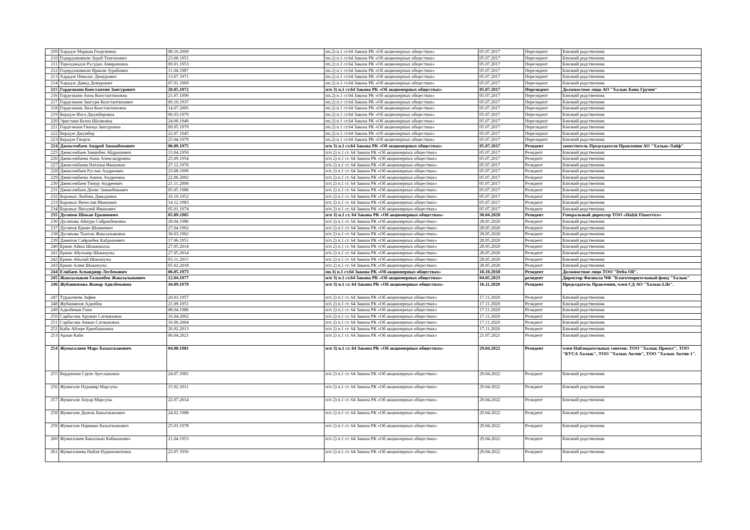| 209 | Харадзе Мариам Георгиевна | 08.10.2009 | пп.2) п.1 ст.64 Закона РК «Об акционерных обществах» | 05.07.2017 | Нерезидент | Близкий родственник |
| 210 | Годердзишвили Зураб Тенгизович | 23.08.1951 | пп.2) п.1 ст.64 Закона РК «Об акционерных обществах» | 05.07.2017 | Нерезидент | Близкий родственник |
| 211 | Торонджадзе Русудан Амирановна | 09.01.1953 | пп.2) п.1 ст.64 Закона РК «Об акционерных обществах» | 05.07.2017 | Нерезидент | Близкий родственник |
| 212 | Годердзишвили Иракли Зурабович | 11.04.1987 | пп.2) п.1 ст.64 Закона РК «Об акционерных обществах» | 05.07.2017 | Нерезидент | Близкий родственник |
| 213 | Харадзе Николас Демурович | 13.07.1971 | пп.2) п.1 ст.64 Закона РК «Об акционерных обществах» | 05.07.2017 | Нерезидент | Близкий родственник |
| 214 | Харадзе Давид Демурович | 07.01.1969 | пп.2) п.1 ст.64 Закона РК «Об акционерных обществах» | 05.07.2017 | Нерезидент | Близкий родственник |
| 215 | Гордезиани Константин Зангурович | 20.05.1972 | п/п 3) п.1 ст.64 Закона РК «Об акционерных обществах» | 05.07.2017 | Нерезидент | Должностное лицо АО "Халык Банк Грузия" |
| 216 | Гордезиани Анна Константиновна | 21.07.1999 | пп.2) п.1 ст.64 Закона РК «Об акционерных обществах» | 05.07.2017 | Нерезидент | Близкий родственник |
| 217 | Гордезиани Зангури Константинович | 09.10.1937 | пп.2) п.1 ст.64 Закона РК «Об акционерных обществах» | 05.07.2017 | Нерезидент | Близкий родственник |
| 218 | Гордезиани Лиза Константиновна | 14.07.2005 | пп.2) п.1 ст.64 Закона РК «Об акционерных обществах» | 05.07.2017 | Нерезидент | Близкий родственник |
| 219 | Берадзе Инга Джумберовна | 06.03.1979 | пп.2) п.1 ст.64 Закона РК «Об акционерных обществах» | 05.07.2017 | Нерезидент | Близкий родственник |
| 220 | Эристави Белла Шалвовна | 24.06.1949 | пп.2) п.1 ст.64 Закона РК «Об акционерных обществах» | 05.07.2017 | Нерезидент | Близкий родственник |
| 221 | Гордезиани Гванца Зангуровна | 09.05.1979 | пп.2) п.1 ст.64 Закона РК «Об акционерных обществах» | 05.07.2017 | Нерезидент | Близкий родственник |
| 222 | Берадзе Джумбер | 22.07.1945 | пп.2) п.1 ст.64 Закона РК «Об акционерных обществах» | 05.07.2017 | Нерезидент | Близкий родственник |
| 223 | Берадзе Гиорги | 25.04.1979 | пп.2) п.1 ст.64 Закона РК «Об акционерных обществах» | 05.07.2017 | Нерезидент | Близкий родственник |
| 224 | Джексембаев Андрей Заманбекович | 06.09.1975 | п/п 3) п.1 ст.64 Закона РК «Об акционерных обществах» | 05.07.2017 | Резидент | заместитель Председателя Правления АО "Халык-Лайф" |
| 225 | Джексембаев Заманбек Абдрашевич | 13.04.1950 | п/п 2) п.1 ст. 64 Закона РК «Об акционерных обществах» | 05.07.2017 | Резидент | Близкий родственник |
| 226 | Джексембаева Анна Александровна | 25.09.1954 | п/п 2) п.1 ст. 64 Закона РК «Об акционерных обществах» | 05.07.2017 | Резидент | Близкий родственник |
| 227 | Джексембаева Наталья Ивановна | 27.12.1976 | п/п 2) п.1 ст. 64 Закона РК «Об акционерных обществах» | 05.07.2017 | Резидент | Близкий родственник |
| 228 | Джексембаев Руслан Андреевич | 23.08.1999 | п/п 2) п.1 ст. 64 Закона РК «Об акционерных обществах» | 05.07.2017 | Резидент | Близкий родственник |
| 229 | Джексембаева Амина Андреевна | 22.06.2002 | п/п 2) п.1 ст. 64 Закона РК «Об акционерных обществах» | 05.07.2017 | Резидент | Близкий родственник |
| 230 | Джексембаев Тимур Андреевич | 21.11.2008 | п/п 2) п.1 ст. 64 Закона РК «Об акционерных обществах» | 05.07.2017 | Резидент | Близкий родственник |
| 231 | Джексембаев Денис Заманбекович | 05.05.1980 | п/п 2) п.1 ст. 64 Закона РК «Об акционерных обществах» | 05.07.2017 | Резидент | Близкий родственник |
| 232 | Боровых Любовь Давыдовна | 10.10.1952 | п/п 2) п.1 ст. 64 Закона РК «Об акционерных обществах» | 05.07.2017 | Резидент | Близкий родственник |
| 233 | Боровых Вячеслав Иванович | 14.12.1983 | п/п 2) п.1 ст. 64 Закона РК «Об акционерных обществах» | 05.07.2017 | Резидент | Близкий родственник |
| 234 | Боровых Виталий Иванович | 05.01.1974 | п/п 2) п.1 ст. 64 Закона РК «Об акционерных обществах» | 05.07.2017 | Резидент | Близкий родственник |
| 235 | Дусипов Шокан Еркинович | 05.09.1985 | п/п 3) п.1 ст. 64 Закона РК «Об акционерных обществах» | 30.04.2020 | Резидент | Генеральный директор ТОО «Halyk Finservice» |
| 236 | Дусипова Айнура Сайранбековна | 28.04.1986 | п/п 2) п.1 ст. 64 Закона РК «Об акционерных обществах» | 28.05.2020 | Резидент | Близкий родственник |
| 237 | Дусипов Еркин Шажиевич | 27.04.1962 | п/п 2) п.1 ст. 64 Закона РК «Об акционерных обществах» | 28.05.2020 | Резидент | Близкий родственник |
| 238 | Дусипова Тынган Жаксылыковна | 30.03.1962 | п/п 2) п.1 ст. 64 Закона РК «Об акционерных обществах» | 28.05.2020 | Резидент | Близкий родственник |
| 239 | Дамитов Сайранбек Кабдошевич | 17.06.1951 | п/п 2) п.1 ст. 64 Закона РК «Об акционерных обществах» | 28.05.2020 | Резидент | Близкий родственник |
| 240 | Еркин Айша Шоканкызы | 27.05.2014 | п/п 2) п.1 ст. 64 Закона РК «Об акционерных обществах» | 28.05.2020 | Резидент | Близкий родственник |
| 241 | Еркин Абулхаир Шоканулы | 27.05.2014 | п/п 2) п.1 ст. 64 Закона РК «Об акционерных обществах» | 28.05.2020 | Резидент | Близкий родственник |
| 242 | Еркин Абылай Шоканулы | 03.11.2015 | п/п 2) п.1 ст. 64 Закона РК «Об акционерных обществах» | 28.05.2020 | Резидент | Близкий родственник |
| 243 | Еркин Алим Шоканулы | 05.02.2018 | п/п 2) п.1 ст. 64 Закона РК «Об акционерных обществах» | 28.05.2020 | Резидент | Близкий родственник |
| 244 | Елибаев Аспандияр Лесбекович | 06.05.1973 | пп.3) п.1 ст.64 Закона РК «Об акционерных обществах» | 18.10.2018 | Резидент | Должностное лицо ТОО "Delta Oil". |
| 245 | Жаксылыков Галымбек Жаксылыкович | 12.04.1977 | п/п 3) п.1 ст.64 Закона РК «Об акционерных обществах» | 04.05.2023 | резидент | Директор Филиала ЧФ "Благотворительный фонд "Халык" |
| 246 | Жубаниязова Жанар Адилбековна | 16.09.1979 | п/п 3) п.1 ст. 64 Закона РК «Об акционерных обществах» | 16.11.2020 | Резидент | Председатель Правления, член СД АО "Халык-Life". |
| 247 | Турдалиева Зафия | 20.03.1957 | п/п 2) п.1 ст. 64 Закона РК «Об акционерных обществах» | 17.11.2020 | Резидент | Близкий родственник |
| 248 | Жубаниязов Адилбек | 21.09.1951 | п/п 2) п.1 ст. 64 Закона РК «Об акционерных обществах» | 17.11.2020 | Резидент | Близкий родственник |
| 249 | Адилбеков Гани | 08.04.1986 | п/п 2) п.1 ст. 64 Закона РК «Об акционерных обществах» | 17.11.2020 | Резидент | Близкий родственник |
| 250 | Сарбасова Аружан Сатжановна | 16.04.2002 | п/п 2) п.1 ст. 64 Закона РК «Об акционерных обществах» | 17.11.2020 | Резидент | Близкий родственник |
| 251 | Сарбасова Аяжан Сатжановна | 16.06.2004 | п/п 2) п.1 ст. 64 Закона РК «Об акционерных обществах» | 17.11.2020 | Резидент | Близкий родственник |
| 252 | Каби Айзере Еркеблановна | 26.02.2013 | п/п 2) п.1 ст. 64 Закона РК «Об акционерных обществах» | 17.11.2020 | Резидент | Близкий родственник |
| 253 | Арлан Каби | 06.04.2021 | п/п 2) п.1 ст. 64 Закона РК «Об акционерных обществах» | 21.07.2021 | Резидент | Близкий родственник |
| 254 | Жумагалиев Марс Бахытжанович | 04.08.1981 | п/п 3) п.1 ст. 64 Закона РК «Об акционерных обществах» | 29.04.2022 | Резидент | член Наблюдательных советов: ТОО "Халык Проект", ТОО "КУСА Халык", ТОО "Халык Актив", ТОО "Халык Актив 1". |
| 255 | Бердинова Сауле Ауесхановна | 24.07.1981 | п/п 2) п.1 ст. 64 Закона РК «Об акционерных обществах» | 29.04.2022 | Резидент | Близкий родственник |
| 256 | Жумагали Нурамир Марсулы | 15.02.2011 | п/п 2) п.1 ст. 64 Закона РК «Об акционерных обществах» | 29.04.2022 | Резидент | Близкий родственник |
| 257 | Жумагали Ануар Марсулы | 22.07.2014 | п/п 2) п.1 ст. 64 Закона РК «Об акционерных обществах» | 29.04.2022 | Резидент | Близкий родственник |
| 258 | Жумагали Данель Бакытжанович | 24.02.1988 | п/п 2) п.1 ст. 64 Закона РК «Об акционерных обществах» | 29.04.2022 | Резидент | Близкий родственник |
| 259 | Жумагали Нариман Бахытжанович | 25.03.1978 | п/п 2) п.1 ст. 64 Закона РК «Об акционерных обществах» | 29.04.2022 | Резидент | Близкий родственник |
| 260 | Жумагалиев Бакытжан Кабжанович | 21.04.1953 | п/п 2) п.1 ст. 64 Закона РК «Об акционерных обществах» | 29.04.2022 | Резидент | Близкий родственник |
| 261 | Жумагалиева Найля Нуриахметовна | 22.07.1956 | п/п 2) п.1 ст. 64 Закона РК «Об акционерных обществах» | 29.04.2022 | Резидент | Близкий родственник |